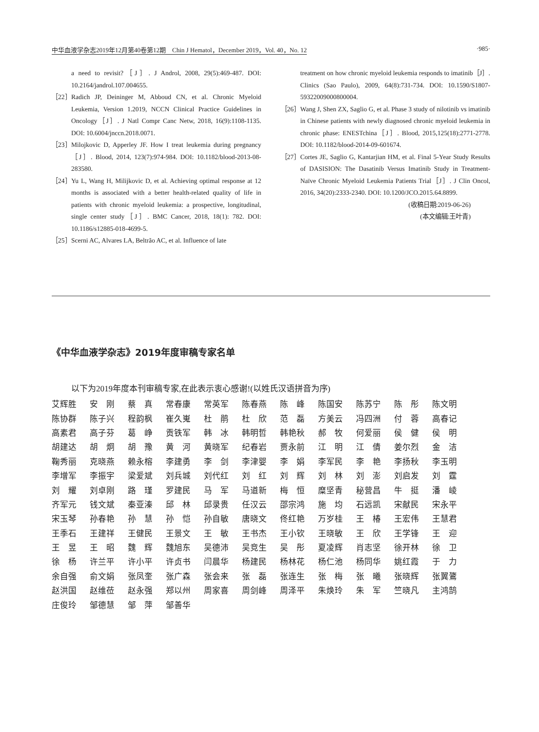中华血液学杂志2019年12月第40卷第12期　Chin J Hematol，December 2019，Vol. 40，No. 12 ·985·
a need to revisit?［J］. J Androl, 2008, 29(5):469-487. DOI: 10.2164/jandrol.107.004655.
［22］ Radich JP, Deininger M, Abboud CN, et al. Chronic Myeloid Leukemia, Version 1.2019, NCCN Clinical Practice Guidelines in Oncology［J］. J Natl Compr Canc Netw, 2018, 16(9):1108-1135. DOI: 10.6004/jnccn.2018.0071.
［23］ Milojkovic D, Apperley JF. How I treat leukemia during pregnancy［J］. Blood, 2014, 123(7):974-984. DOI: 10.1182/blood-2013-08-283580.
［24］ Yu L, Wang H, Milijkovic D, et al. Achieving optimal response at 12 months is associated with a better health-related quality of life in patients with chronic myeloid leukemia: a prospective, longitudinal, single center study［J］. BMC Cancer, 2018, 18(1): 782. DOI: 10.1186/s12885-018-4699-5.
［25］ Scerni AC, Alvares LA, Beltrão AC, et al. Influence of late
treatment on how chronic myeloid leukemia responds to imatinib［J］. Clinics (Sao Paulo), 2009, 64(8):731-734. DOI: 10.1590/S1807-59322009000800004.
［26］ Wang J, Shen ZX, Saglio G, et al. Phase 3 study of nilotinib vs imatinib in Chinese patients with newly diagnosed chronic myeloid leukemia in chronic phase: ENESTchina［J］. Blood, 2015,125(18):2771-2778. DOI: 10.1182/blood-2014-09-601674.
［27］ Cortes JE, Saglio G, Kantarjian HM, et al. Final 5-Year Study Results of DASISION: The Dasatinib Versus Imatinib Study in Treatment-Naïve Chronic Myeloid Leukemia Patients Trial［J］. J Clin Oncol, 2016, 34(20):2333-2340. DOI: 10.1200/JCO.2015.64.8899.
(收稿日期:2019-06-26)
(本文编辑:王叶青)
《中华血液学杂志》2019年度审稿专家名单
以下为2019年度本刊审稿专家,在此表示衷心感谢!(以姓氏汉语拼音为序)
| 艾辉胜 | 安 刚 | 蔡 真 | 常春康 | 常英军 | 陈春燕 | 陈 峰 | 陈国安 | 陈苏宁 | 陈 彤 | 陈文明 |
| 陈协群 | 陈子兴 | 程韵枫 | 崔久嵬 | 杜 鹃 | 杜 欣 | 范 磊 | 方美云 | 冯四洲 | 付 蓉 | 高春记 |
| 高素君 | 高子芬 | 葛 峥 | 贡铁军 | 韩 冰 | 韩明哲 | 韩艳秋 | 郝 牧 | 何爱丽 | 侯 健 | 侯 明 |
| 胡建达 | 胡 炯 | 胡 豫 | 黄 河 | 黄晓军 | 纪春岩 | 贾永前 | 江 明 | 江 倩 | 姜尔烈 | 金 洁 |
| 鞠秀丽 | 克晓燕 | 赖永榕 | 李建勇 | 李 剑 | 李津婴 | 李 娟 | 李军民 | 李 艳 | 李扬秋 | 李玉明 |
| 李增军 | 李振宇 | 梁爱斌 | 刘兵城 | 刘代红 | 刘 红 | 刘 辉 | 刘 林 | 刘 澎 | 刘启发 | 刘 霆 |
| 刘 耀 | 刘卓刚 | 路 瑾 | 罗建民 | 马 军 | 马道新 | 梅 恒 | 糜坚青 | 秘营昌 | 牛 挺 | 潘 崚 |
| 齐军元 | 钱文斌 | 秦亚溱 | 邱 林 | 邱录贵 | 任汉云 | 邵宗鸿 | 施 均 | 石远凯 | 宋献民 | 宋永平 |
| 宋玉琴 | 孙春艳 | 孙 慧 | 孙 恺 | 孙自敏 | 唐晓文 | 佟红艳 | 万岁桂 | 王 椿 | 王宏伟 | 王慧君 |
| 王季石 | 王建祥 | 王健民 | 王景文 | 王 敏 | 王书杰 | 王小钦 | 王晓敏 | 王 欣 | 王学锋 | 王 迎 |
| 王 昱 | 王 昭 | 魏 辉 | 魏旭东 | 吴德沛 | 吴竞生 | 吴 彤 | 夏凌辉 | 肖志坚 | 徐开林 | 徐 卫 |
| 徐 杨 | 许兰平 | 许小平 | 许贞书 | 闫晨华 | 杨建民 | 杨林花 | 杨仁池 | 杨同华 | 姚红霞 | 于 力 |
| 余自强 | 俞文娟 | 张凤奎 | 张广森 | 张会来 | 张 磊 | 张连生 | 张 梅 | 张 曦 | 张晓辉 | 张翼鷟 |
| 赵洪国 | 赵维莅 | 赵永强 | 郑以州 | 周家喜 | 周剑峰 | 周泽平 | 朱焕玲 | 朱 军 | 竺晓凡 | 主鸿鹄 |
| 庄俊玲 | 邹德慧 | 邹 萍 | 邹善华 | | | | | | | |